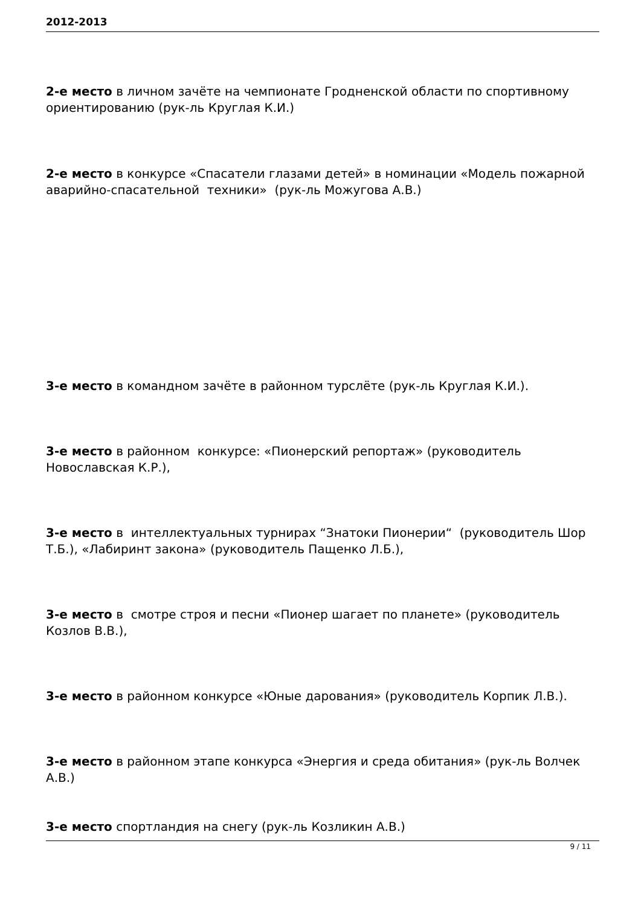2012-2013
2-е место в личном зачёте на чемпионате Гродненской области по спортивному ориентированию (рук-ль Круглая К.И.)
2-е место в конкурсе «Спасатели глазами детей» в номинации «Модель пожарной аварийно-спасательной техники» (рук-ль Можугова А.В.)
3-е место в командном зачёте в районном турслёте (рук-ль Круглая К.И.).
3-е место в районном конкурсе: «Пионерский репортаж» (руководитель Новославская К.Р.),
3-е место в интеллектуальных турнирах “Знатоки Пионерии“ (руководитель Шор Т.Б.), «Лабиринт закона» (руководитель Пащенко Л.Б.),
3-е место в смотре строя и песни «Пионер шагает по планете» (руководитель Козлов В.В.),
3-е место в районном конкурсе «Юные дарования» (руководитель Корпик Л.В.).
3-е место в районном этапе конкурса «Энергия и среда обитания» (рук-ль Волчек А.В.)
3-е место спортландия на снегу (рук-ль Козликин А.В.)
9 / 11